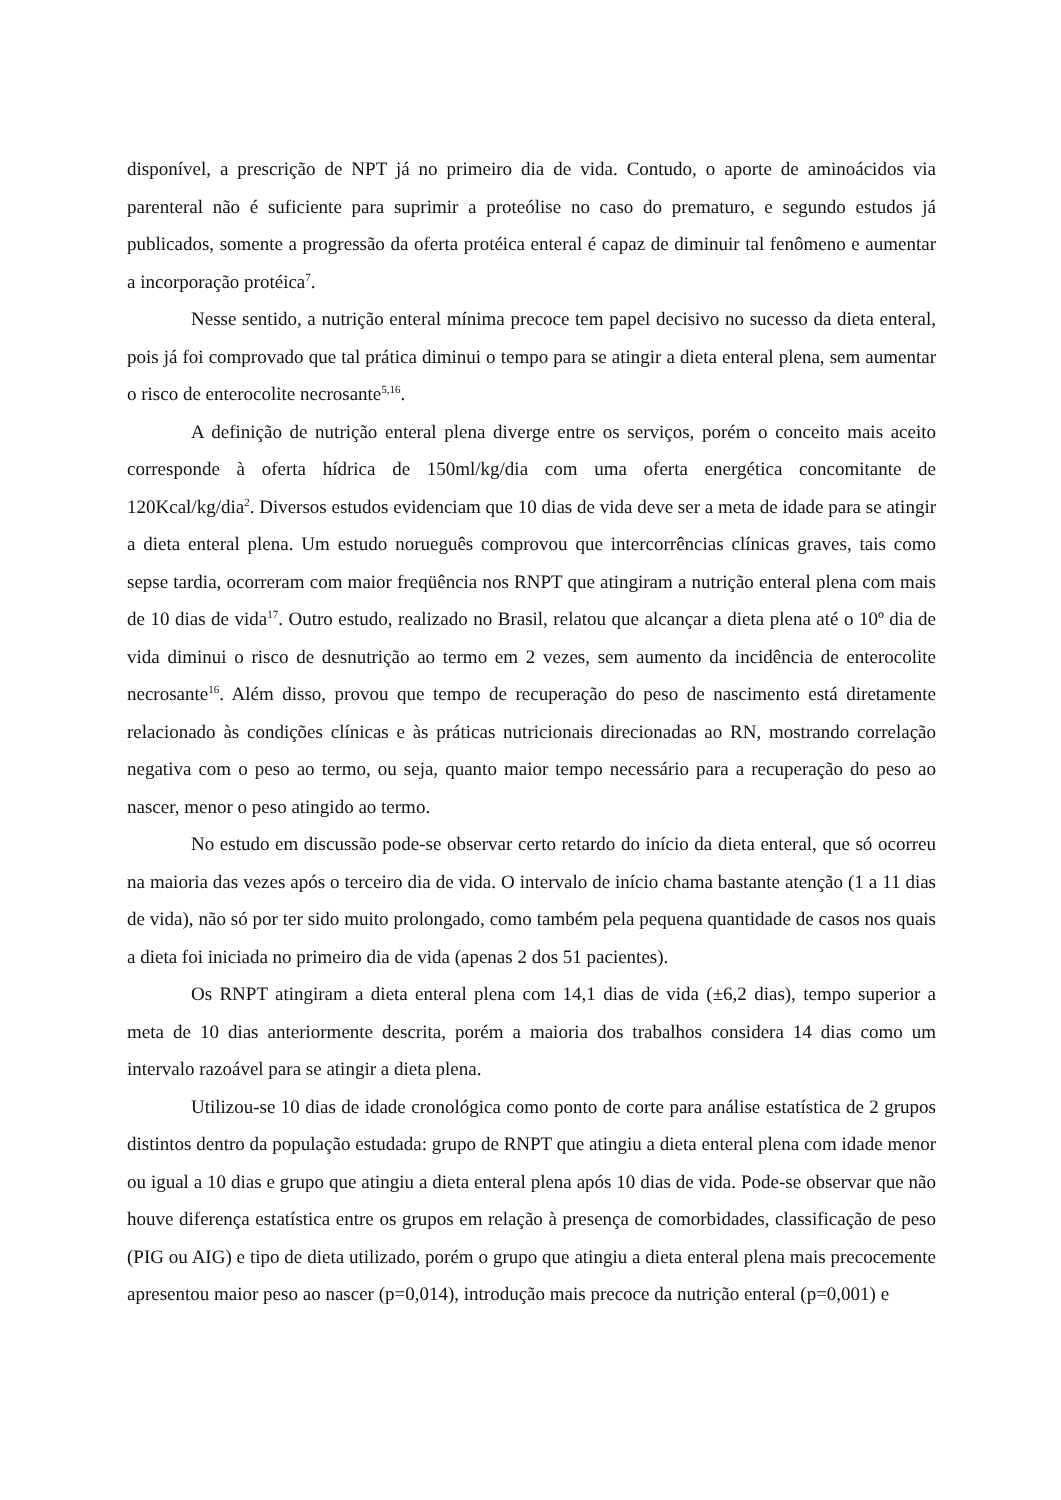disponível, a prescrição de NPT já no primeiro dia de vida. Contudo, o aporte de aminoácidos via parenteral não é suficiente para suprimir a proteólise no caso do prematuro, e segundo estudos já publicados, somente a progressão da oferta protéica enteral é capaz de diminuir tal fenômeno e aumentar a incorporação protéica<sup>7</sup>.
Nesse sentido, a nutrição enteral mínima precoce tem papel decisivo no sucesso da dieta enteral, pois já foi comprovado que tal prática diminui o tempo para se atingir a dieta enteral plena, sem aumentar o risco de enterocolite necrosante<sup>5,16</sup>.
A definição de nutrição enteral plena diverge entre os serviços, porém o conceito mais aceito corresponde à oferta hídrica de 150ml/kg/dia com uma oferta energética concomitante de 120Kcal/kg/dia<sup>2</sup>. Diversos estudos evidenciam que 10 dias de vida deve ser a meta de idade para se atingir a dieta enteral plena. Um estudo norueguês comprovou que intercorrências clínicas graves, tais como sepse tardia, ocorreram com maior freqüência nos RNPT que atingiram a nutrição enteral plena com mais de 10 dias de vida<sup>17</sup>. Outro estudo, realizado no Brasil, relatou que alcançar a dieta plena até o 10º dia de vida diminui o risco de desnutrição ao termo em 2 vezes, sem aumento da incidência de enterocolite necrosante<sup>16</sup>. Além disso, provou que tempo de recuperação do peso de nascimento está diretamente relacionado às condições clínicas e às práticas nutricionais direcionadas ao RN, mostrando correlação negativa com o peso ao termo, ou seja, quanto maior tempo necessário para a recuperação do peso ao nascer, menor o peso atingido ao termo.
No estudo em discussão pode-se observar certo retardo do início da dieta enteral, que só ocorreu na maioria das vezes após o terceiro dia de vida. O intervalo de início chama bastante atenção (1 a 11 dias de vida), não só por ter sido muito prolongado, como também pela pequena quantidade de casos nos quais a dieta foi iniciada no primeiro dia de vida (apenas 2 dos 51 pacientes).
Os RNPT atingiram a dieta enteral plena com 14,1 dias de vida (±6,2 dias), tempo superior a meta de 10 dias anteriormente descrita, porém a maioria dos trabalhos considera 14 dias como um intervalo razoável para se atingir a dieta plena.
Utilizou-se 10 dias de idade cronológica como ponto de corte para análise estatística de 2 grupos distintos dentro da população estudada: grupo de RNPT que atingiu a dieta enteral plena com idade menor ou igual a 10 dias e grupo que atingiu a dieta enteral plena após 10 dias de vida. Pode-se observar que não houve diferença estatística entre os grupos em relação à presença de comorbidades, classificação de peso (PIG ou AIG) e tipo de dieta utilizado, porém o grupo que atingiu a dieta enteral plena mais precocemente apresentou maior peso ao nascer (p=0,014), introdução mais precoce da nutrição enteral (p=0,001) e